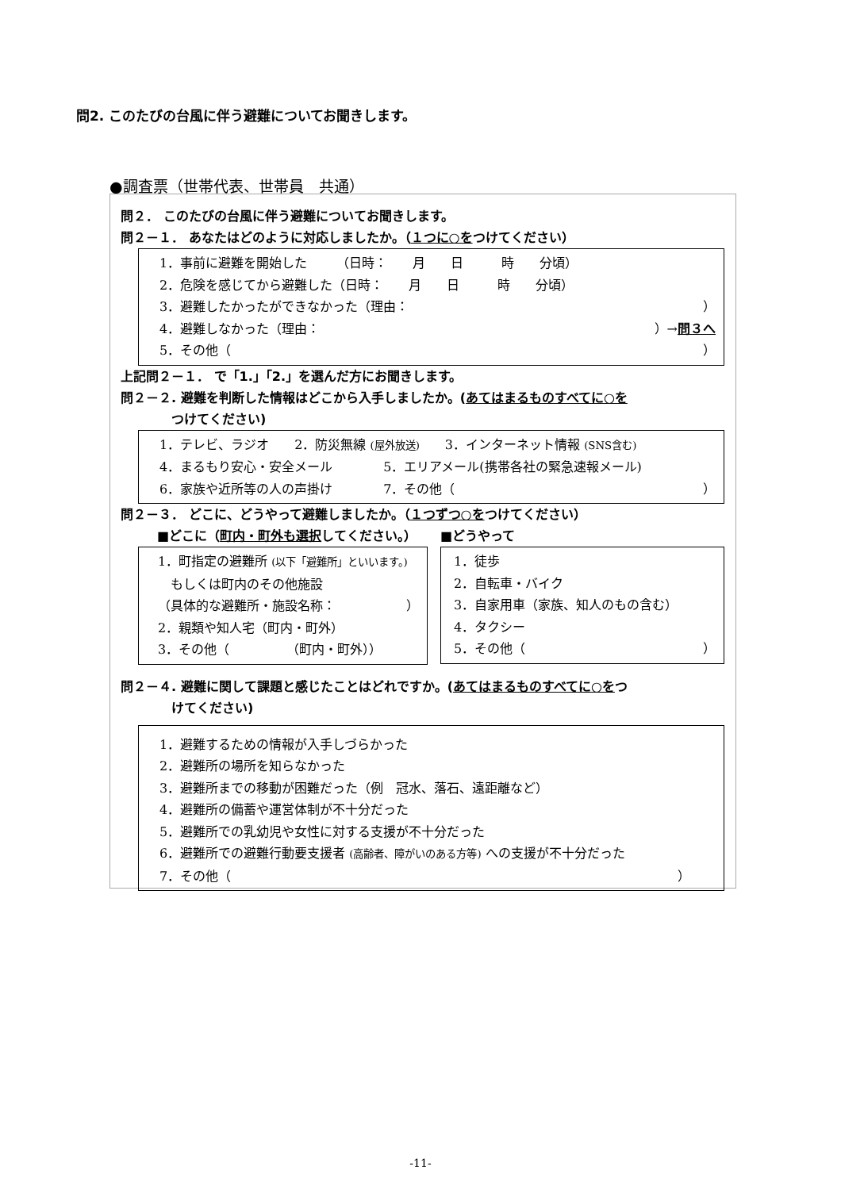問2. このたびの台風に伴う避難についてお聞きします。
●調査票（世帯代表、世帯員　共通）
問２． このたびの台風に伴う避難についてお聞きします。
問２－１． あなたはどのように対応しましたか。（１つに○をつけてください）
1．事前に避難を開始した　　 （日時：　　月　　日　　　時　　分頃）
2．危険を感じてから避難した（日時：　　月　　日　　　時　　分頃）
3．避難したかったができなかった（理由： ）
4．避難しなかった（理由： ）→問３へ
5．その他（ ）
上記問２－１． で「1.」「2.」を選んだ方にお聞きします。
問２－２. 避難を判断した情報はどこから入手しましたか。(あてはまるものすべてに○を
　　　　つけてください)
1．テレビ、ラジオ　　2．防災無線 (屋外放送)　　3．インターネット情報 (SNS含む)
4．まるもり安心・安全メール　　　　5．エリアメール(携帯各社の緊急速報メール)
6．家族や近所等の人の声掛け　　　　7．その他（ ）
問２－３． どこに、どうやって避難しましたか。（１つずつ○をつけてください）
■どこに（町内・町外も選択してください。）
1．町指定の避難所 (以下「避難所」といいます。)
　もしくは町内のその他施設
（具体的な避難所・施設名称： ）
2．親類や知人宅（町内・町外）
3．その他（　　　　　（町内・町外））
■どうやって
1．徒歩
2．自転車・バイク
3．自家用車（家族、知人のもの含む）
4．タクシー
5．その他（ ）
問２－４. 避難に関して課題と感じたことはどれですか。(あてはまるものすべてに○をつ
　　　　けてください)
1．避難するための情報が入手しづらかった
2．避難所の場所を知らなかった
3．避難所までの移動が困難だった（例　冠水、落石、遠距離など）
4．避難所の備蓄や運営体制が不十分だった
5．避難所での乳幼児や女性に対する支援が不十分だった
6．避難所での避難行動要支援者 (高齢者、障がいのある方等) への支援が不十分だった
7．その他（ ）　　
-11-